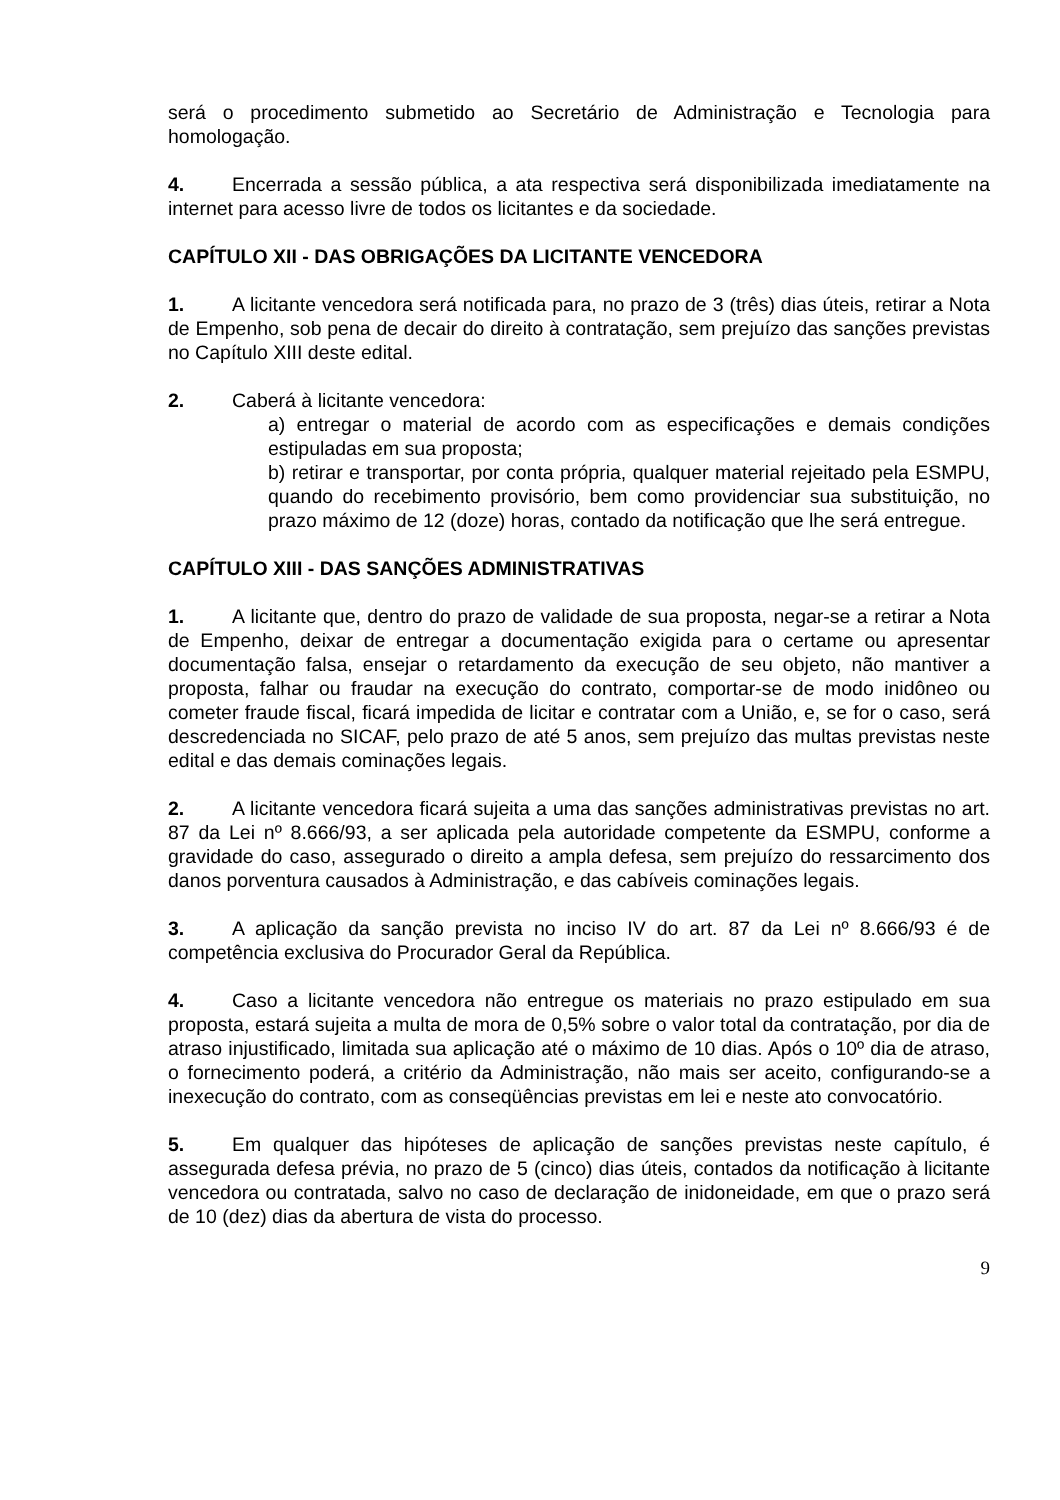será o procedimento submetido ao Secretário de Administração e Tecnologia para homologação.
4. Encerrada a sessão pública, a ata respectiva será disponibilizada imediatamente na internet para acesso livre de todos os licitantes e da sociedade.
CAPÍTULO XII - DAS OBRIGAÇÕES DA LICITANTE VENCEDORA
1. A licitante vencedora será notificada para, no prazo de 3 (três) dias úteis, retirar a Nota de Empenho, sob pena de decair do direito à contratação, sem prejuízo das sanções previstas no Capítulo XIII deste edital.
2. Caberá à licitante vencedora:
a) entregar o material de acordo com as especificações e demais condições estipuladas em sua proposta;
b) retirar e transportar, por conta própria, qualquer material rejeitado pela ESMPU, quando do recebimento provisório, bem como providenciar sua substituição, no prazo máximo de 12 (doze) horas, contado da notificação que lhe será entregue.
CAPÍTULO XIII - DAS SANÇÕES ADMINISTRATIVAS
1. A licitante que, dentro do prazo de validade de sua proposta, negar-se a retirar a Nota de Empenho, deixar de entregar a documentação exigida para o certame ou apresentar documentação falsa, ensejar o retardamento da execução de seu objeto, não mantiver a proposta, falhar ou fraudar na execução do contrato, comportar-se de modo inidôneo ou cometer fraude fiscal, ficará impedida de licitar e contratar com a União, e, se for o caso, será descredenciada no SICAF, pelo prazo de até 5 anos, sem prejuízo das multas previstas neste edital e das demais cominações legais.
2. A licitante vencedora ficará sujeita a uma das sanções administrativas previstas no art. 87 da Lei nº 8.666/93, a ser aplicada pela autoridade competente da ESMPU, conforme a gravidade do caso, assegurado o direito a ampla defesa, sem prejuízo do ressarcimento dos danos porventura causados à Administração, e das cabíveis cominações legais.
3. A aplicação da sanção prevista no inciso IV do art. 87 da Lei nº 8.666/93 é de competência exclusiva do Procurador Geral da República.
4. Caso a licitante vencedora não entregue os materiais no prazo estipulado em sua proposta, estará sujeita a multa de mora de 0,5% sobre o valor total da contratação, por dia de atraso injustificado, limitada sua aplicação até o máximo de 10 dias. Após o 10º dia de atraso, o fornecimento poderá, a critério da Administração, não mais ser aceito, configurando-se a inexecução do contrato, com as conseqüências previstas em lei e neste ato convocatório.
5. Em qualquer das hipóteses de aplicação de sanções previstas neste capítulo, é assegurada defesa prévia, no prazo de 5 (cinco) dias úteis, contados da notificação à licitante vencedora ou contratada, salvo no caso de declaração de inidoneidade, em que o prazo será de 10 (dez) dias da abertura de vista do processo.
9